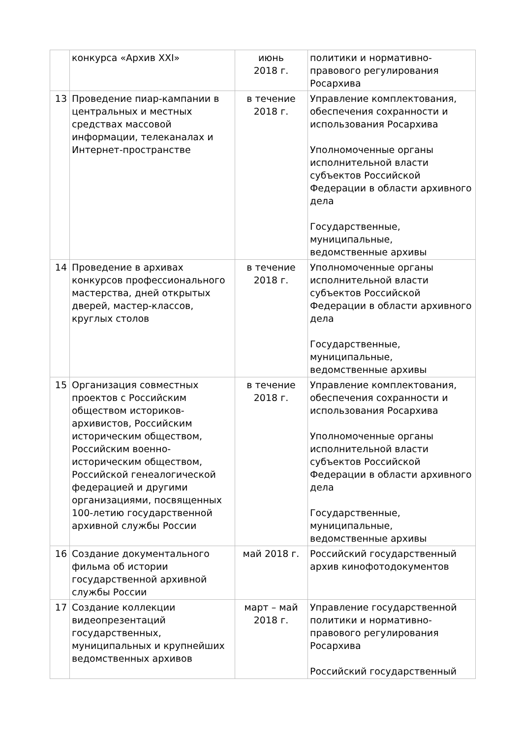| | конкурса «Архив XXI» | июнь 2018 г. | политики и нормативно-правового регулирования Росархива |
| 13 | Проведение пиар-кампании в центральных и местных средствах массовой информации, телеканалах и Интернет-пространстве | в течение 2018 г. | Управление комплектования, обеспечения сохранности и использования Росархива Уполномоченные органы исполнительной власти субъектов Российской Федерации в области архивного дела Государственные, муниципальные, ведомственные архивы |
| 14 | Проведение в архивах конкурсов профессионального мастерства, дней открытых дверей, мастер-классов, круглых столов | в течение 2018 г. | Уполномоченные органы исполнительной власти субъектов Российской Федерации в области архивного дела Государственные, муниципальные, ведомственные архивы |
| 15 | Организация совместных проектов с Российским обществом историков-архивистов, Российским историческим обществом, Российским военно-историческим обществом, Российской генеалогической федерацией и другими организациями, посвященных 100-летию государственной архивной службы России | в течение 2018 г. | Управление комплектования, обеспечения сохранности и использования Росархива Уполномоченные органы исполнительной власти субъектов Российской Федерации в области архивного дела Государственные, муниципальные, ведомственные архивы |
| 16 | Создание документального фильма об истории государственной архивной службы России | май 2018 г. | Российский государственный архив кинофотодокументов |
| 17 | Создание коллекции видеопрезентаций государственных, муниципальных и крупнейших ведомственных архивов | март – май 2018 г. | Управление государственной политики и нормативно-правового регулирования Росархива Российский государственный |